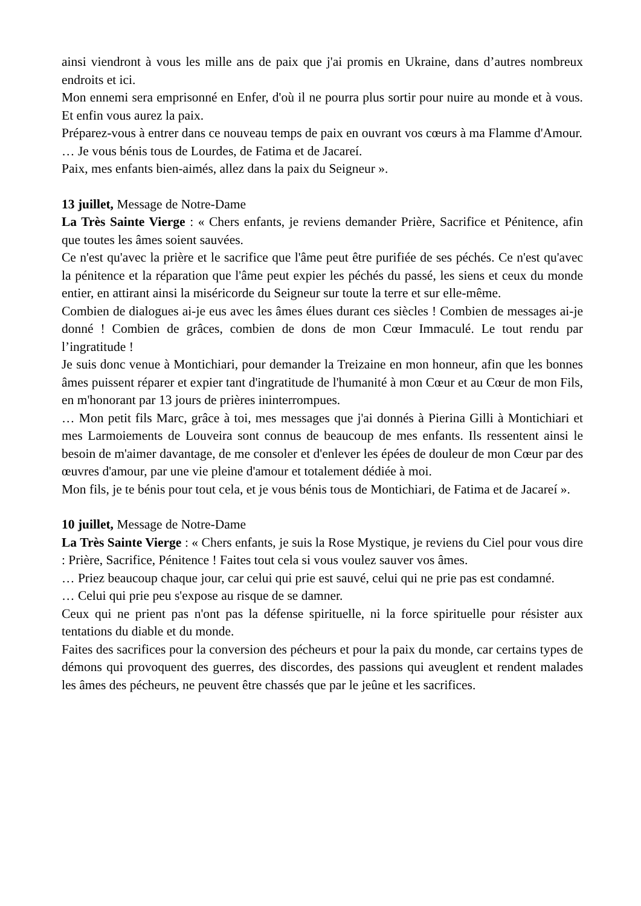ainsi viendront à vous les mille ans de paix que j'ai promis en Ukraine, dans d’autres nombreux endroits et ici.
Mon ennemi sera emprisonné en Enfer, d'où il ne pourra plus sortir pour nuire au monde et à vous. Et enfin vous aurez la paix.
Préparez-vous à entrer dans ce nouveau temps de paix en ouvrant vos cœurs à ma Flamme d'Amour.
… Je vous bénis tous de Lourdes, de Fatima et de Jacareí.
Paix, mes enfants bien-aimés, allez dans la paix du Seigneur ».
13 juillet, Message de Notre-Dame
La Très Sainte Vierge : « Chers enfants, je reviens demander Prière, Sacrifice et Pénitence, afin que toutes les âmes soient sauvées.
Ce n'est qu'avec la prière et le sacrifice que l'âme peut être purifiée de ses péchés. Ce n'est qu'avec la pénitence et la réparation que l'âme peut expier les péchés du passé, les siens et ceux du monde entier, en attirant ainsi la miséricorde du Seigneur sur toute la terre et sur elle-même.
Combien de dialogues ai-je eus avec les âmes élues durant ces siècles ! Combien de messages ai-je donné ! Combien de grâces, combien de dons de mon Cœur Immaculé. Le tout rendu par l’ingratitude !
Je suis donc venue à Montichiari, pour demander la Treizaine en mon honneur, afin que les bonnes âmes puissent réparer et expier tant d'ingratitude de l'humanité à mon Cœur et au Cœur de mon Fils, en m'honorant par 13 jours de prières ininterrompues.
… Mon petit fils Marc, grâce à toi, mes messages que j'ai donnés à Pierina Gilli à Montichiari et mes Larmoiements de Louveira sont connus de beaucoup de mes enfants. Ils ressentent ainsi le besoin de m'aimer davantage, de me consoler et d'enlever les épées de douleur de mon Cœur par des œuvres d'amour, par une vie pleine d'amour et totalement dédiée à moi.
Mon fils, je te bénis pour tout cela, et je vous bénis tous de Montichiari, de Fatima et de Jacareí ».
10 juillet, Message de Notre-Dame
La Très Sainte Vierge : « Chers enfants, je suis la Rose Mystique, je reviens du Ciel pour vous dire : Prière, Sacrifice, Pénitence ! Faites tout cela si vous voulez sauver vos âmes.
… Priez beaucoup chaque jour, car celui qui prie est sauvé, celui qui ne prie pas est condamné.
… Celui qui prie peu s'expose au risque de se damner.
Ceux qui ne prient pas n'ont pas la défense spirituelle, ni la force spirituelle pour résister aux tentations du diable et du monde.
Faites des sacrifices pour la conversion des pécheurs et pour la paix du monde, car certains types de démons qui provoquent des guerres, des discordes, des passions qui aveuglent et rendent malades les âmes des pécheurs, ne peuvent être chassés que par le jeûne et les sacrifices.